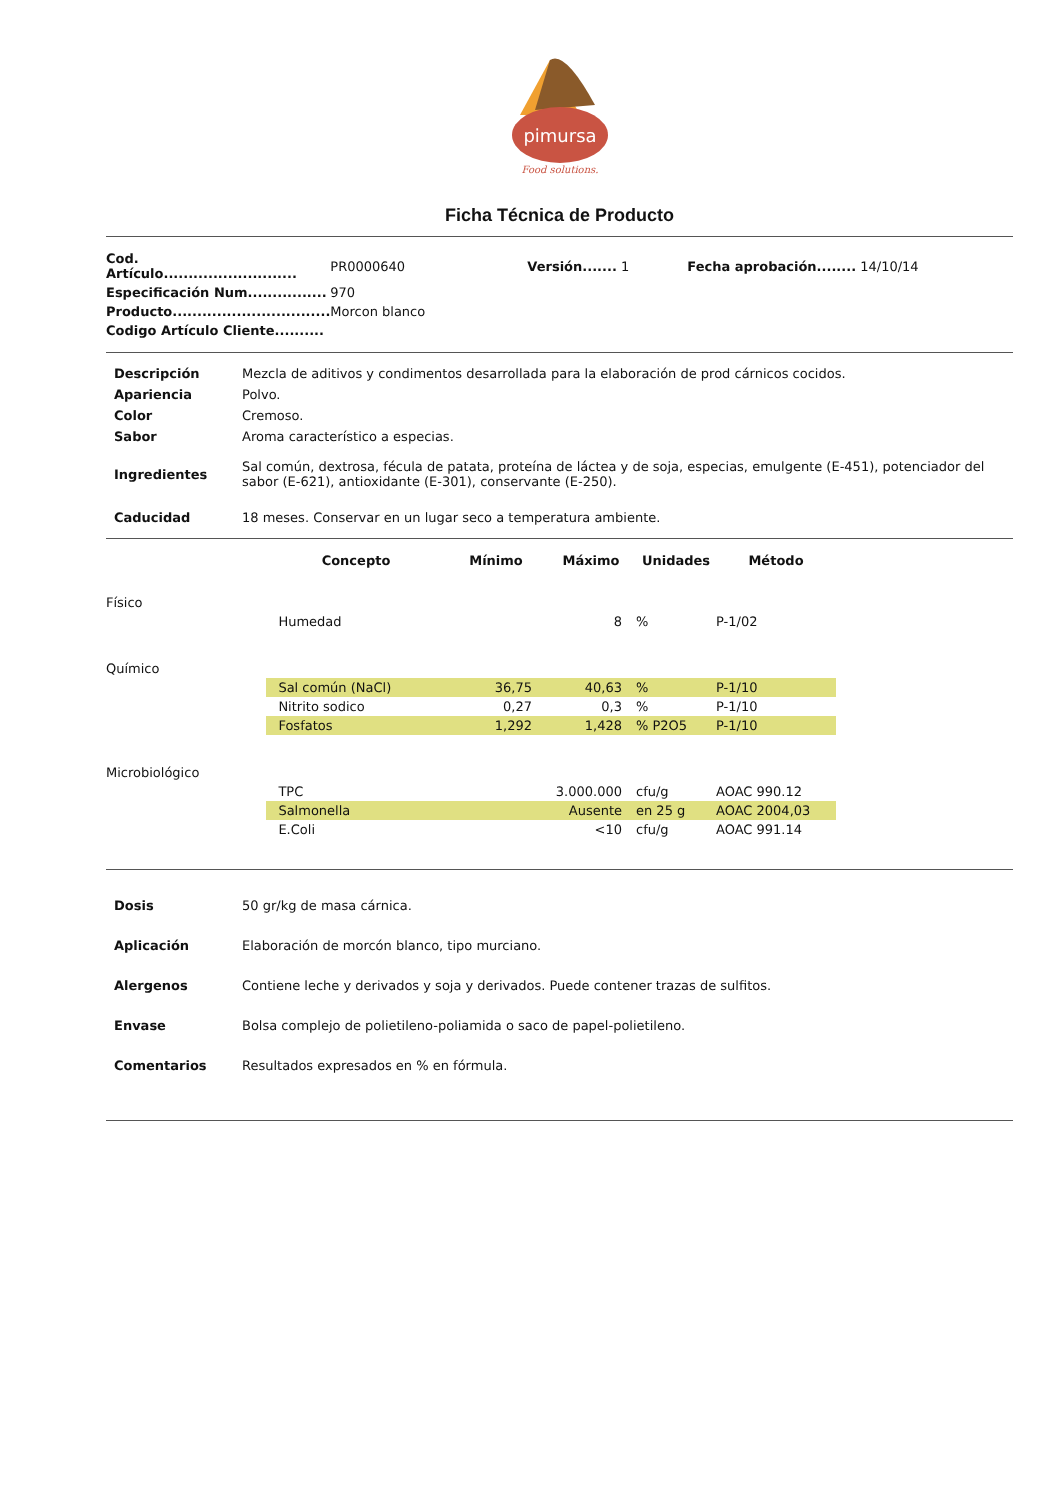pimursa
Food solutions.
Ficha Técnica de Producto
| Cod. Artículo........................... | PR0000640 | Versión....... 1 | Fecha aprobación........ 14/10/14 |
| Especificación Num................ | 970 | | |
| Producto................................ | Morcon blanco | | |
| Codigo Artículo Cliente.......... | | | |
| Descripción | Mezcla de aditivos y condimentos desarrollada para la elaboración de prod cárnicos cocidos. |
| Apariencia | Polvo. |
| Color | Cremoso. |
| Sabor | Aroma característico a especias. |
| Ingredientes | Sal común, dextrosa, fécula de patata, proteína de láctea y de soja, especias, emulgente (E-451), potenciador del sabor (E-621), antioxidante (E-301), conservante (E-250). |
| Caducidad | 18 meses. Conservar en un lugar seco a temperatura ambiente. |
| | Concepto | Mínimo | Máximo | Unidades | Método | |
| --- | --- | --- | --- | --- | --- | --- |
| Físico | | | | | | |
| | Humedad | | 8 | % | P-1/02 | |
| Químico | | | | | | |
| | Sal común (NaCl) | 36,75 | 40,63 | % | P-1/10 | |
| | Nitrito sodico | 0,27 | 0,3 | % | P-1/10 | |
| | Fosfatos | 1,292 | 1,428 | % P2O5 | P-1/10 | |
| Microbiológico | | | | | | |
| | TPC | | 3.000.000 | cfu/g | AOAC 990.12 | |
| | Salmonella | | Ausente | en 25 g | AOAC 2004,03 | |
| | E.Coli | | <10 | cfu/g | AOAC 991.14 | |
| Dosis | 50 gr/kg de masa cárnica. |
| Aplicación | Elaboración de morcón blanco, tipo murciano. |
| Alergenos | Contiene leche y derivados y soja y derivados. Puede contener trazas de sulfitos. |
| Envase | Bolsa complejo de polietileno-poliamida o saco de papel-polietileno. |
| Comentarios | Resultados expresados en % en fórmula. |